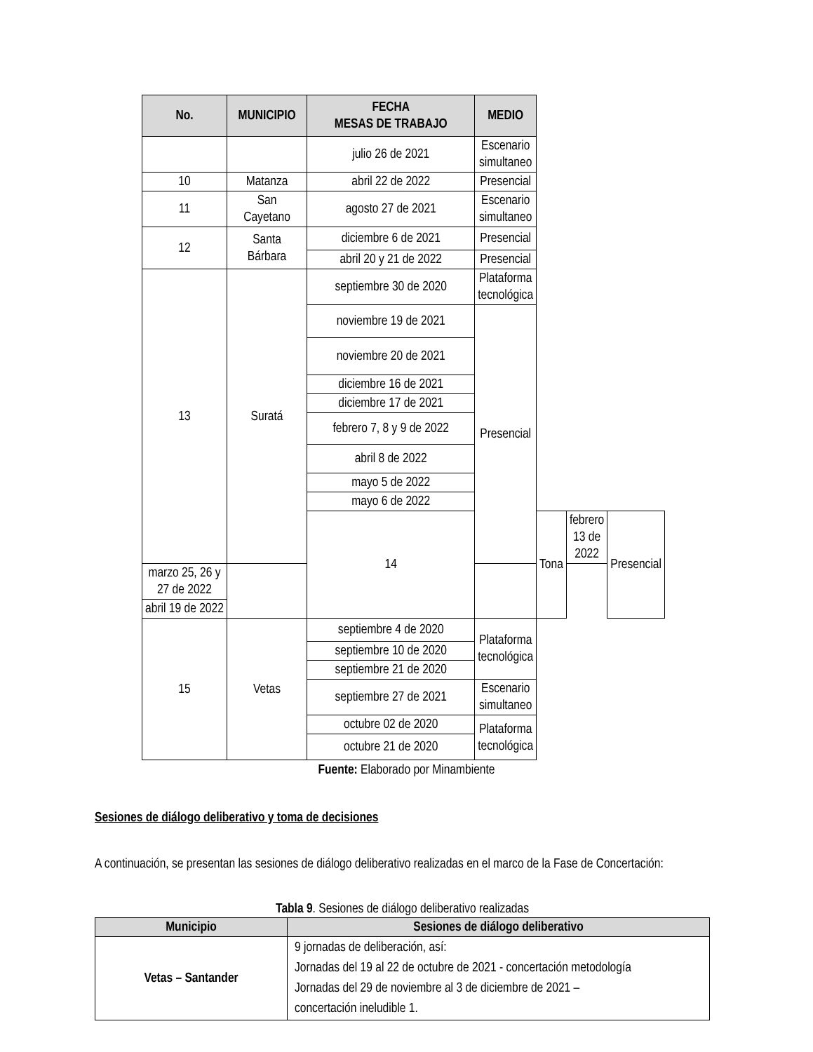| No. | MUNICIPIO | FECHA MESAS DE TRABAJO | MEDIO | | | |
| --- | --- | --- | --- | --- | --- | --- |
| | | julio 26 de 2021 | Escenario simultaneo | | | |
| 10 | Matanza | abril 22 de 2022 | Presencial | | | |
| 11 | San Cayetano | agosto 27 de 2021 | Escenario simultaneo | | | |
| 12 | Santa Bárbara | diciembre 6 de 2021 | Presencial | | | |
| | | abril 20 y 21 de 2022 | Presencial | | | |
| 13 | Suratá | septiembre 30 de 2020 | Plataforma tecnológica | | | |
| | | noviembre 19 de 2021 | Presencial | | | |
| | | noviembre 20 de 2021 | | | | |
| | | diciembre 16 de 2021 | | | | |
| | | diciembre 17 de 2021 | | | | |
| | | febrero 7, 8 y 9 de 2022 | | | | |
| | | abril 8 de 2022 | | | | |
| | | mayo 5 de 2022 | | | | |
| | | mayo 6 de 2022 | | | | |
| | | 14 | | Tona | febrero 13 de 2022 | Presencial |
| marzo 25, 26 y 27 de 2022 | | | | | | |
| abril 19 de 2022 | | | | | | |
| 15 | Vetas | septiembre 4 de 2020 | Plataforma tecnológica | | | |
| | | septiembre 10 de 2020 | | | | |
| | | septiembre 21 de 2020 | | | | |
| | | septiembre 27 de 2021 | Escenario simultaneo | | | |
| | | octubre 02 de 2020 | Plataforma tecnológica | | | |
| | | octubre 21 de 2020 | | | | |
Fuente: Elaborado por Minambiente
Sesiones de diálogo deliberativo y toma de decisiones
A continuación, se presentan las sesiones de diálogo deliberativo realizadas en el marco de la Fase de Concertación:
Tabla 9. Sesiones de diálogo deliberativo realizadas
| Municipio | Sesiones de diálogo deliberativo |
| --- | --- |
| Vetas – Santander | 9 jornadas de deliberación, así: Jornadas del 19 al 22 de octubre de 2021 - concertación metodología Jornadas del 29 de noviembre al 3 de diciembre de 2021 – concertación ineludible 1. |